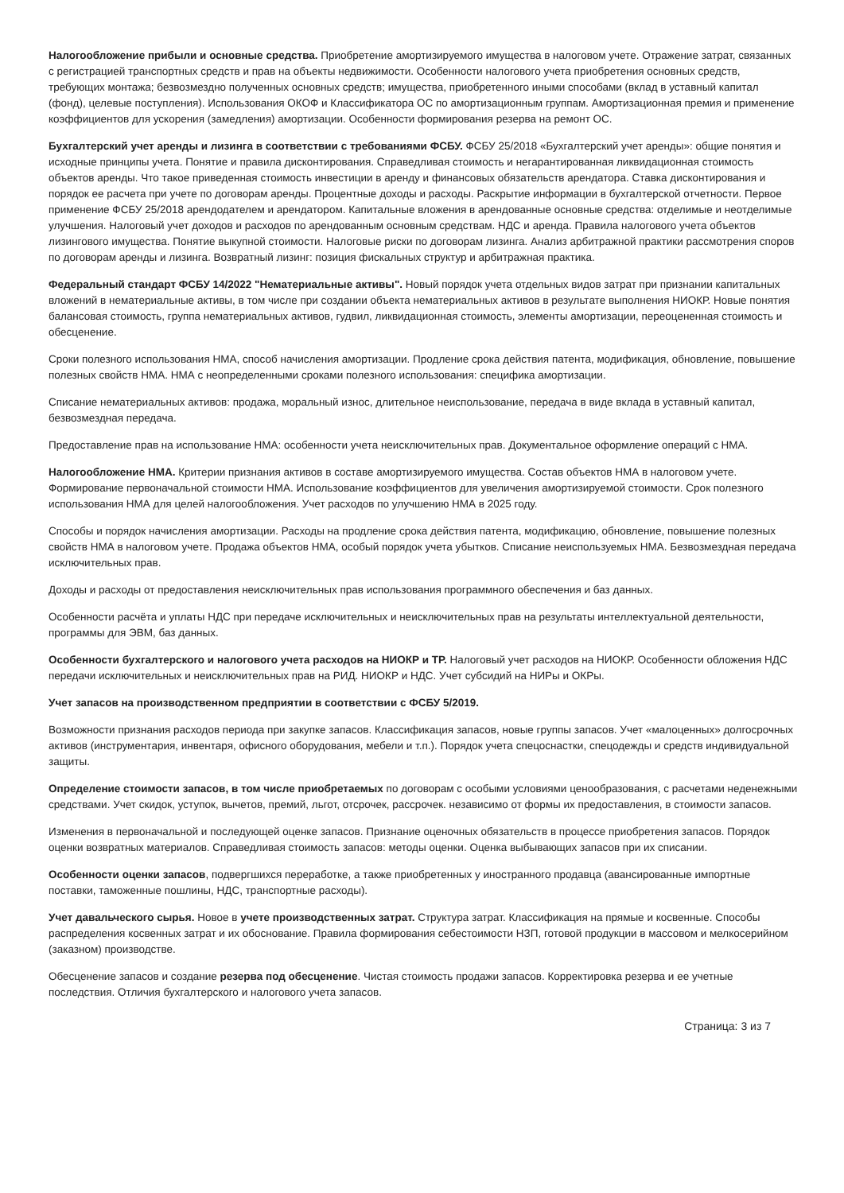Налогообложение прибыли и основные средства. Приобретение амортизируемого имущества в налоговом учете. Отражение затрат, связанных с регистрацией транспортных средств и прав на объекты недвижимости. Особенности налогового учета приобретения основных средств, требующих монтажа; безвозмездно полученных основных средств; имущества, приобретенного иными способами (вклад в уставный капитал (фонд), целевые поступления). Использования ОКОФ и Классификатора ОС по амортизационным группам. Амортизационная премия и применение коэффициентов для ускорения (замедления) амортизации. Особенности формирования резерва на ремонт ОС.
Бухгалтерский учет аренды и лизинга в соответствии с требованиями ФСБУ. ФСБУ 25/2018 «Бухгалтерский учет аренды»: общие понятия и исходные принципы учета. Понятие и правила дисконтирования. Справедливая стоимость и негарантированная ликвидационная стоимость объектов аренды. Что такое приведенная стоимость инвестиции в аренду и финансовых обязательств арендатора. Ставка дисконтирования и порядок ее расчета при учете по договорам аренды. Процентные доходы и расходы. Раскрытие информации в бухгалтерской отчетности. Первое применение ФСБУ 25/2018 арендодателем и арендатором. Капитальные вложения в арендованные основные средства: отделимые и неотделимые улучшения. Налоговый учет доходов и расходов по арендованным основным средствам. НДС и аренда. Правила налогового учета объектов лизингового имущества. Понятие выкупной стоимости. Налоговые риски по договорам лизинга. Анализ арбитражной практики рассмотрения споров по договорам аренды и лизинга. Возвратный лизинг: позиция фискальных структур и арбитражная практика.
Федеральный стандарт ФСБУ 14/2022 "Нематериальные активы". Новый порядок учета отдельных видов затрат при признании капитальных вложений в нематериальные активы, в том числе при создании объекта нематериальных активов в результате выполнения НИОКР. Новые понятия балансовая стоимость, группа нематериальных активов, гудвил, ликвидационная стоимость, элементы амортизации, переоцененная стоимость и обесценение.
Сроки полезного использования НМА, способ начисления амортизации. Продление срока действия патента, модификация, обновление, повышение полезных свойств НМА. НМА с неопределенными сроками полезного использования: специфика амортизации.
Списание нематериальных активов: продажа, моральный износ, длительное неиспользование, передача в виде вклада в уставный капитал, безвозмездная передача.
Предоставление прав на использование НМА: особенности учета неисключительных прав. Документальное оформление операций с НМА.
Налогообложение НМА. Критерии признания активов в составе амортизируемого имущества. Состав объектов НМА в налоговом учете. Формирование первоначальной стоимости НМА. Использование коэффициентов для увеличения амортизируемой стоимости. Срок полезного использования НМА для целей налогообложения. Учет расходов по улучшению НМА в 2025 году.
Способы и порядок начисления амортизации. Расходы на продление срока действия патента, модификацию, обновление, повышение полезных свойств НМА в налоговом учете. Продажа объектов НМА, особый порядок учета убытков. Списание неиспользуемых НМА. Безвозмездная передача исключительных прав.
Доходы и расходы от предоставления неисключительных прав использования программного обеспечения и баз данных.
Особенности расчёта и уплаты НДС при передаче исключительных и неисключительных прав на результаты интеллектуальной деятельности, программы для ЭВМ, баз данных.
Особенности бухгалтерского и налогового учета расходов на НИОКР и ТР. Налоговый учет расходов на НИОКР. Особенности обложения НДС передачи исключительных и неисключительных прав на РИД. НИОКР и НДС. Учет субсидий на НИРы и ОКРы.
Учет запасов на производственном предприятии в соответствии с ФСБУ 5/2019.
Возможности признания расходов периода при закупке запасов. Классификация запасов, новые группы запасов. Учет «малоценных» долгосрочных активов (инструментария, инвентаря, офисного оборудования, мебели и т.п.). Порядок учета спецоснастки, спецодежды и средств индивидуальной защиты.
Определение стоимости запасов, в том числе приобретаемых по договорам с особыми условиями ценообразования, с расчетами неденежными средствами. Учет скидок, уступок, вычетов, премий, льгот, отсрочек, рассрочек. независимо от формы их предоставления, в стоимости запасов.
Изменения в первоначальной и последующей оценке запасов. Признание оценочных обязательств в процессе приобретения запасов. Порядок оценки возвратных материалов. Справедливая стоимость запасов: методы оценки. Оценка выбывающих запасов при их списании.
Особенности оценки запасов, подвергшихся переработке, а также приобретенных у иностранного продавца (авансированные импортные поставки, таможенные пошлины, НДС, транспортные расходы).
Учет давальческого сырья. Новое в учете производственных затрат. Структура затрат. Классификация на прямые и косвенные. Способы распределения косвенных затрат и их обоснование. Правила формирования себестоимости НЗП, готовой продукции в массовом и мелкосерийном (заказном) производстве.
Обесценение запасов и создание резерва под обесценение. Чистая стоимость продажи запасов. Корректировка резерва и ее учетные последствия. Отличия бухгалтерского и налогового учета запасов.
Страница: 3 из 7